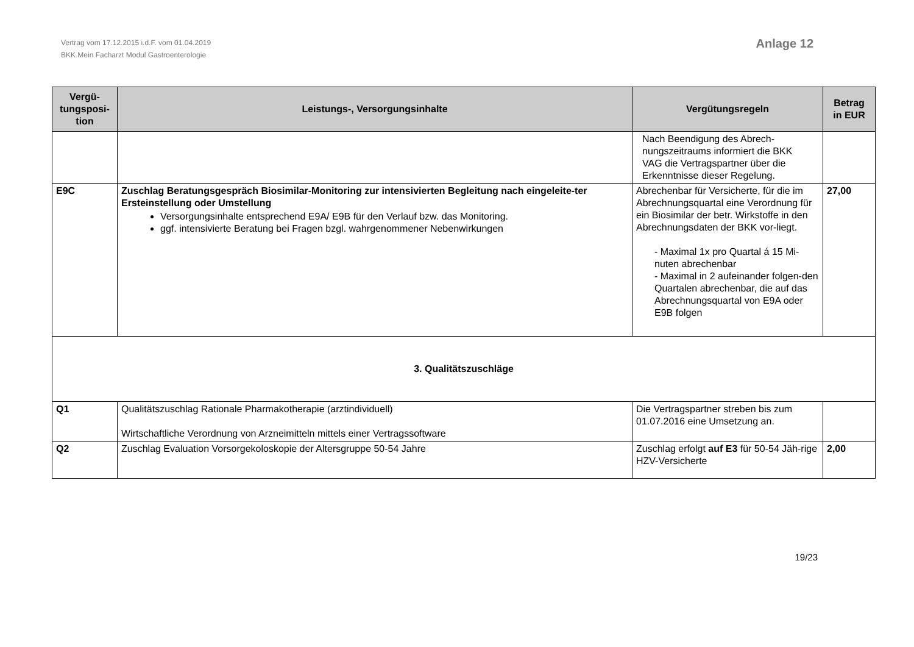Vertrag vom 17.12.2015 i.d.F. vom 01.04.2019
BKK.Mein Facharzt Modul Gastroenterologie
Anlage 12
| Vergü- tungsposi- tion | Leistungs-, Versorgungsinhalte | Vergütungsregeln | Betrag in EUR |
| --- | --- | --- | --- |
| | | Nach Beendigung des Abrech- nungszeitraums informiert die BKK VAG die Vertragspartner über die Erkenntnisse dieser Regelung. | |
| E9C | Zuschlag Beratungsgespräch Biosimilar-Monitoring zur intensivierten Begleitung nach eingeleite-ter Ersteinstellung oder Umstellung Versorgungsinhalte entsprechend E9A/ E9B für den Verlauf bzw. das Monitoring. ggf. intensivierte Beratung bei Fragen bzgl. wahrgenommener Nebenwirkungen | Abrechenbar für Versicherte, für die im Abrechnungsquartal eine Verordnung für ein Biosimilar der betr. Wirkstoffe in den Abrechnungsdaten der BKK vor-liegt. - Maximal 1x pro Quartal á 15 Mi-nuten abrechenbar - Maximal in 2 aufeinander folgen-den Quartalen abrechenbar, die auf das Abrechnungsquartal von E9A oder E9B folgen | 27,00 |
| 3. Qualitätszuschläge | | | |
| Q1 | Qualitätszuschlag Rationale Pharmakotherapie (arztindividuell) Wirtschaftliche Verordnung von Arzneimitteln mittels einer Vertragssoftware | Die Vertragspartner streben bis zum 01.07.2016 eine Umsetzung an. | |
| Q2 | Zuschlag Evaluation Vorsorgekoloskopie der Altersgruppe 50-54 Jahre | Zuschlag erfolgt auf E3 für 50-54 Jäh-rige HZV-Versicherte | 2,00 |
19/23